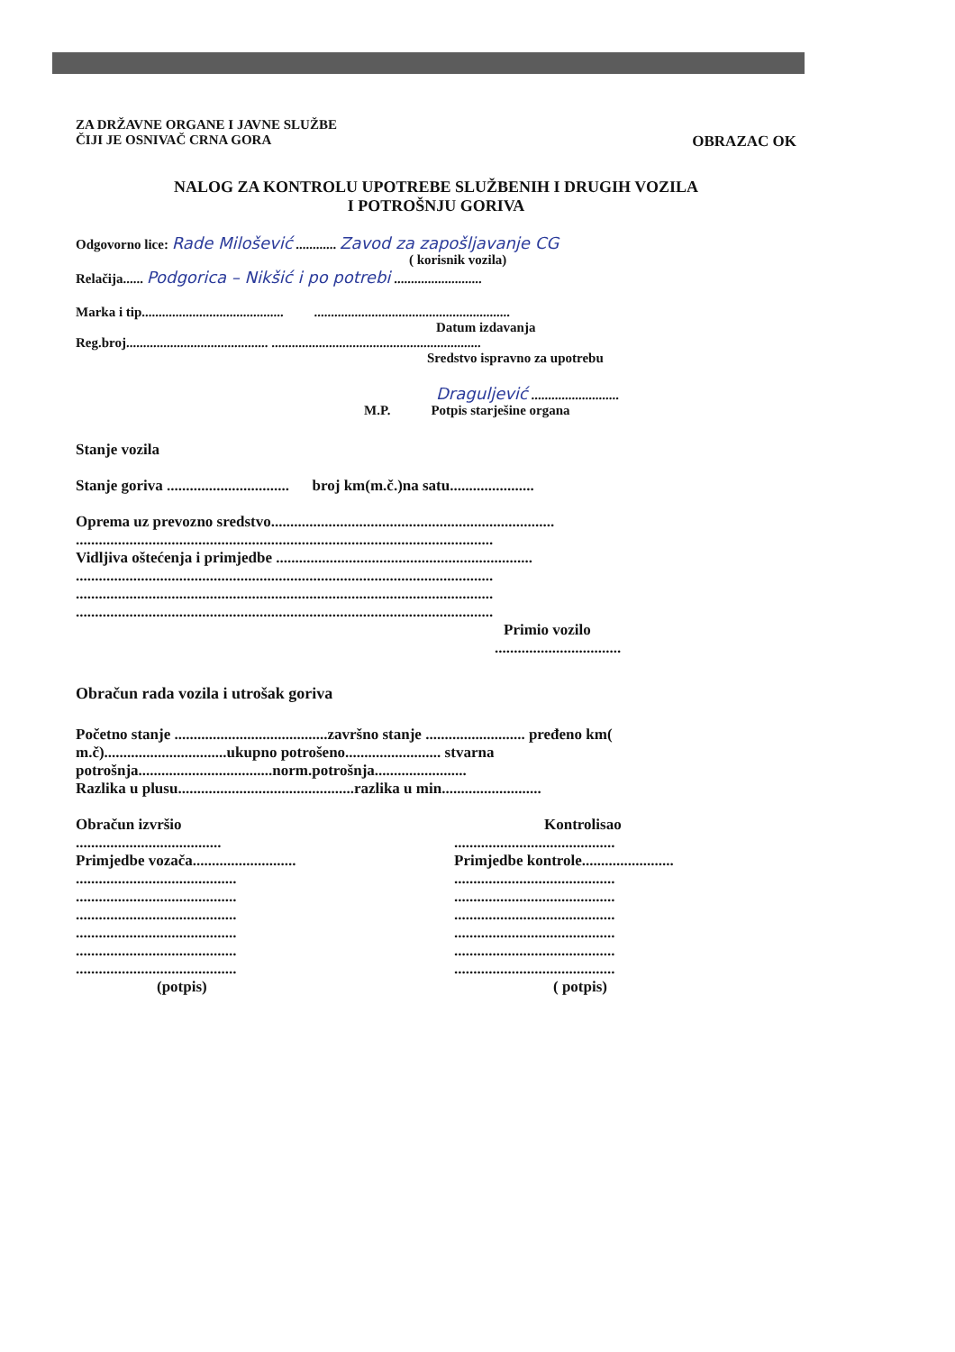ZA DRŽAVNE ORGANE I JAVNE SLUŽBE
ČIJI JE OSNIVAČ CRNA GORA OBRAZAC OK
NALOG ZA KONTROLU UPOTREBE SLUŽBENIH I DRUGIH VOZILA
I POTROŠNJU GORIVA
Odgovorno lice: Rade Milošević ............ Zavod za zapošljavanje CG
( korisnik vozila)
Relačija...... Podgorica – Nikšić i po potrebi ..........................
Marka i tip.......................................... ..........................................................
Datum izdavanja
Reg.broj.......................................... ..............................................................
Sredstvo ispravno za upotrebu
Draguljević ..........................
M.P. Potpis starješine organa
Stanje vozila
Stanje goriva ................................ broj km(m.č.)na satu......................
Oprema uz prevozno sredstvo..........................................................................
.............................................................................................................
Vidljiva oštećenja i primjedbe ...................................................................
.............................................................................................................
.............................................................................................................
.............................................................................................................
Primio vozilo
.................................
Obračun rada vozila i utrošak goriva
Početno stanje ........................................završno stanje .......................... pređeno km( m.č)................................ukupno potrošeno......................... stvarna potrošnja...................................norm.potrošnja........................
Razlika u plusu..............................................razlika u min..........................
Obračun izvršio
......................................
Primjedbe vozača...........................
..........................................
..........................................
..........................................
..........................................
..........................................
..........................................
(potpis)
Kontrolisao
..........................................
Primjedbe kontrole........................
..........................................
..........................................
..........................................
..........................................
..........................................
..........................................
( potpis)